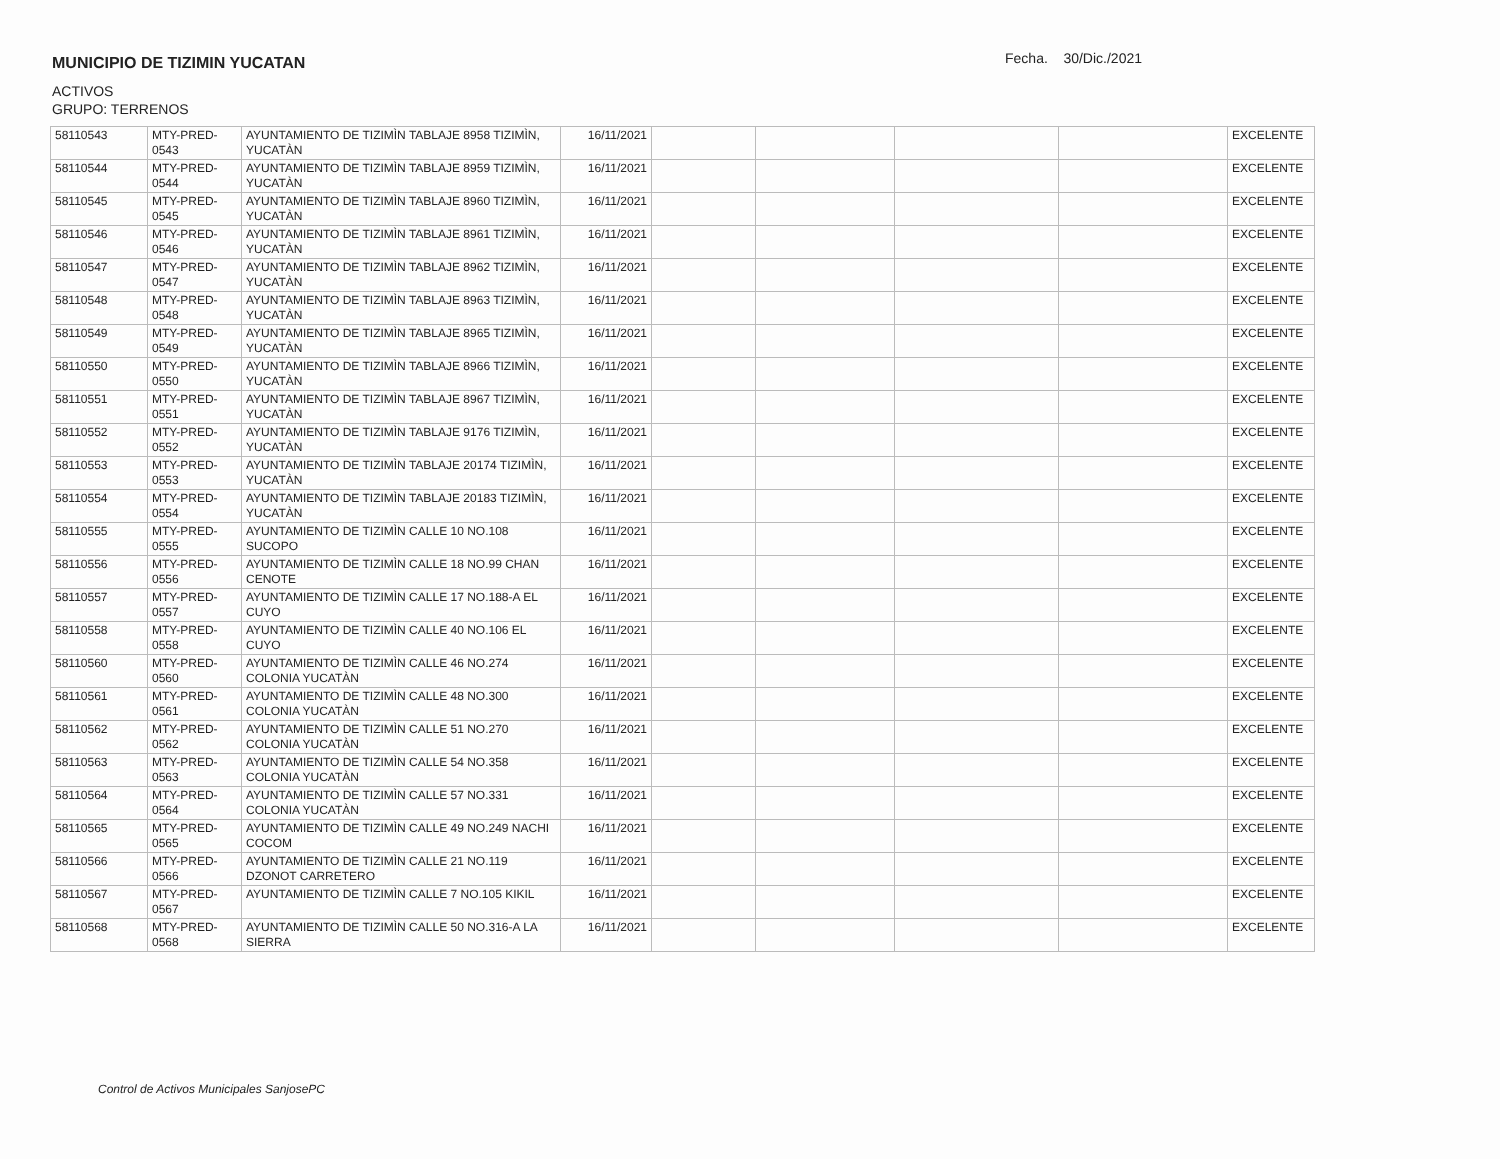MUNICIPIO DE TIZIMIN YUCATAN
Fecha. 30/Dic./2021
ACTIVOS
GRUPO: TERRENOS
| 58110543 | MTY-PRED-0543 | AYUNTAMIENTO DE TIZIMÌN TABLAJE 8958 TIZIMÌN, YUCATÀN | 16/11/2021 | | | | | EXCELENTE |
| 58110544 | MTY-PRED-0544 | AYUNTAMIENTO DE TIZIMÌN TABLAJE 8959 TIZIMÌN, YUCATÀN | 16/11/2021 | | | | | EXCELENTE |
| 58110545 | MTY-PRED-0545 | AYUNTAMIENTO DE TIZIMÌN TABLAJE 8960 TIZIMÌN, YUCATÀN | 16/11/2021 | | | | | EXCELENTE |
| 58110546 | MTY-PRED-0546 | AYUNTAMIENTO DE TIZIMÌN TABLAJE 8961 TIZIMÌN, YUCATÀN | 16/11/2021 | | | | | EXCELENTE |
| 58110547 | MTY-PRED-0547 | AYUNTAMIENTO DE TIZIMÌN TABLAJE 8962 TIZIMÌN, YUCATÀN | 16/11/2021 | | | | | EXCELENTE |
| 58110548 | MTY-PRED-0548 | AYUNTAMIENTO DE TIZIMÌN TABLAJE 8963 TIZIMÌN, YUCATÀN | 16/11/2021 | | | | | EXCELENTE |
| 58110549 | MTY-PRED-0549 | AYUNTAMIENTO DE TIZIMÌN TABLAJE 8965 TIZIMÌN, YUCATÀN | 16/11/2021 | | | | | EXCELENTE |
| 58110550 | MTY-PRED-0550 | AYUNTAMIENTO DE TIZIMÌN TABLAJE 8966 TIZIMÌN, YUCATÀN | 16/11/2021 | | | | | EXCELENTE |
| 58110551 | MTY-PRED-0551 | AYUNTAMIENTO DE TIZIMÌN TABLAJE 8967 TIZIMÌN, YUCATÀN | 16/11/2021 | | | | | EXCELENTE |
| 58110552 | MTY-PRED-0552 | AYUNTAMIENTO DE TIZIMÌN TABLAJE 9176 TIZIMÌN, YUCATÀN | 16/11/2021 | | | | | EXCELENTE |
| 58110553 | MTY-PRED-0553 | AYUNTAMIENTO DE TIZIMÌN TABLAJE 20174 TIZIMÌN, YUCATÀN | 16/11/2021 | | | | | EXCELENTE |
| 58110554 | MTY-PRED-0554 | AYUNTAMIENTO DE TIZIMÌN TABLAJE 20183 TIZIMÌN, YUCATÀN | 16/11/2021 | | | | | EXCELENTE |
| 58110555 | MTY-PRED-0555 | AYUNTAMIENTO DE TIZIMÌN CALLE 10 NO.108 SUCOPO | 16/11/2021 | | | | | EXCELENTE |
| 58110556 | MTY-PRED-0556 | AYUNTAMIENTO DE TIZIMÌN CALLE 18 NO.99 CHAN CENOTE | 16/11/2021 | | | | | EXCELENTE |
| 58110557 | MTY-PRED-0557 | AYUNTAMIENTO DE TIZIMÌN CALLE 17 NO.188-A EL CUYO | 16/11/2021 | | | | | EXCELENTE |
| 58110558 | MTY-PRED-0558 | AYUNTAMIENTO DE TIZIMÌN CALLE 40 NO.106 EL CUYO | 16/11/2021 | | | | | EXCELENTE |
| 58110560 | MTY-PRED-0560 | AYUNTAMIENTO DE TIZIMÌN CALLE 46 NO.274 COLONIA YUCATÀN | 16/11/2021 | | | | | EXCELENTE |
| 58110561 | MTY-PRED-0561 | AYUNTAMIENTO DE TIZIMÌN CALLE 48 NO.300 COLONIA YUCATÀN | 16/11/2021 | | | | | EXCELENTE |
| 58110562 | MTY-PRED-0562 | AYUNTAMIENTO DE TIZIMÌN CALLE 51 NO.270 COLONIA YUCATÀN | 16/11/2021 | | | | | EXCELENTE |
| 58110563 | MTY-PRED-0563 | AYUNTAMIENTO DE TIZIMÌN CALLE 54 NO.358 COLONIA YUCATÀN | 16/11/2021 | | | | | EXCELENTE |
| 58110564 | MTY-PRED-0564 | AYUNTAMIENTO DE TIZIMÌN CALLE 57 NO.331 COLONIA YUCATÀN | 16/11/2021 | | | | | EXCELENTE |
| 58110565 | MTY-PRED-0565 | AYUNTAMIENTO DE TIZIMÌN CALLE 49 NO.249 NACHI COCOM | 16/11/2021 | | | | | EXCELENTE |
| 58110566 | MTY-PRED-0566 | AYUNTAMIENTO DE TIZIMÌN CALLE 21 NO.119 DZONOT CARRETERO | 16/11/2021 | | | | | EXCELENTE |
| 58110567 | MTY-PRED-0567 | AYUNTAMIENTO DE TIZIMÌN CALLE 7 NO.105 KIKIL | 16/11/2021 | | | | | EXCELENTE |
| 58110568 | MTY-PRED-0568 | AYUNTAMIENTO DE TIZIMÌN CALLE 50 NO.316-A LA SIERRA | 16/11/2021 | | | | | EXCELENTE |
Control de Activos Municipales SanjosePC